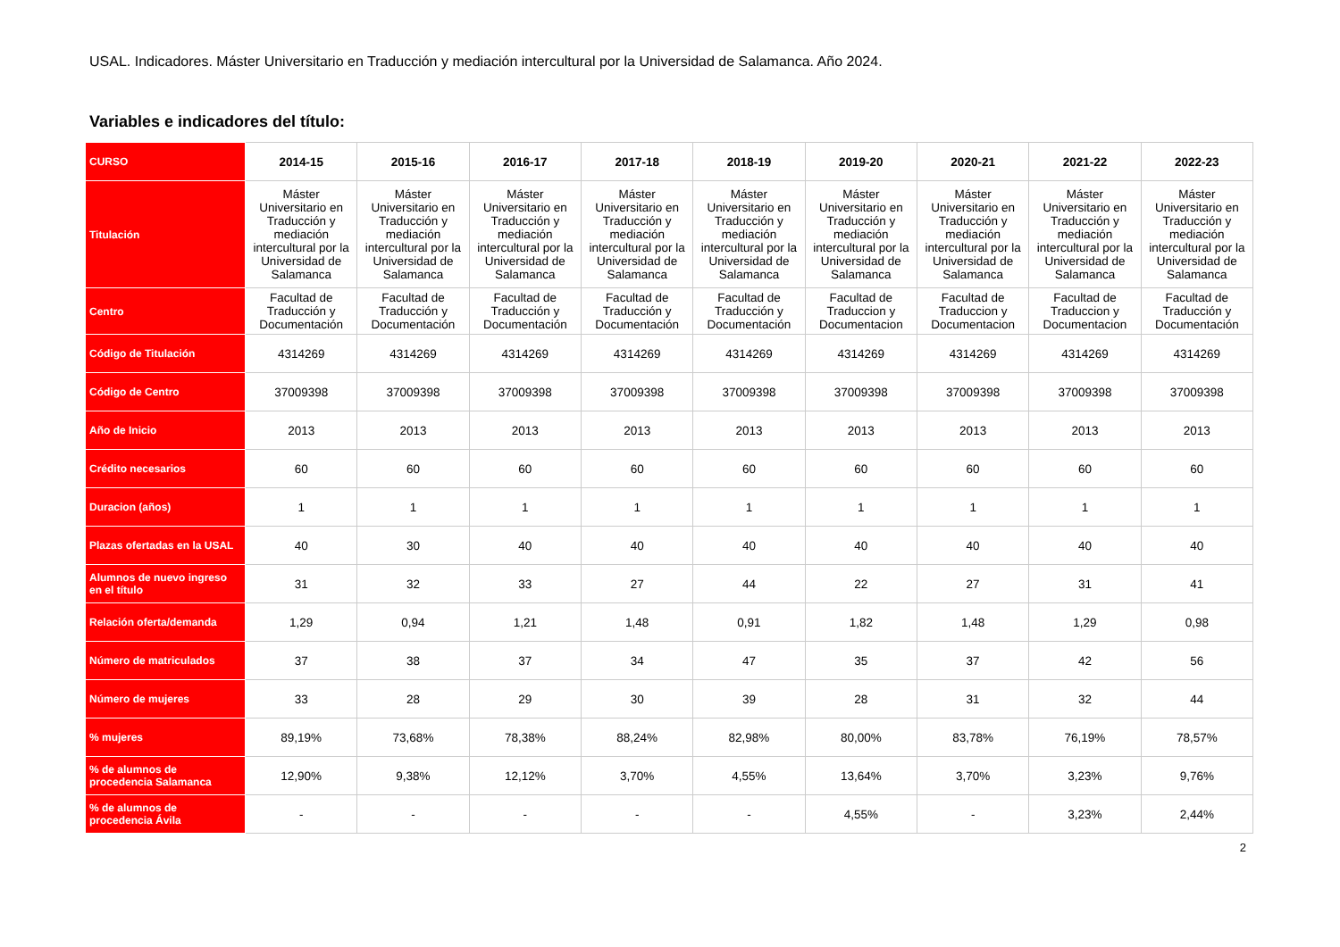USAL. Indicadores. Máster Universitario en Traducción y mediación intercultural por la Universidad de Salamanca. Año 2024.
Variables e indicadores del título:
| CURSO | 2014-15 | 2015-16 | 2016-17 | 2017-18 | 2018-19 | 2019-20 | 2020-21 | 2021-22 | 2022-23 |
| --- | --- | --- | --- | --- | --- | --- | --- | --- | --- |
| Titulación | Máster Universitario en Traducción y mediación intercultural por la Universidad de Salamanca | Máster Universitario en Traducción y mediación intercultural por la Universidad de Salamanca | Máster Universitario en Traducción y mediación intercultural por la Universidad de Salamanca | Máster Universitario en Traducción y mediación intercultural por la Universidad de Salamanca | Máster Universitario en Traducción y mediación intercultural por la Universidad de Salamanca | Máster Universitario en Traducción y mediación intercultural por la Universidad de Salamanca | Máster Universitario en Traducción y mediación intercultural por la Universidad de Salamanca | Máster Universitario en Traducción y mediación intercultural por la Universidad de Salamanca | Máster Universitario en Traducción y mediación intercultural por la Universidad de Salamanca |
| Centro | Facultad de Traducción y Documentación | Facultad de Traducción y Documentación | Facultad de Traducción y Documentación | Facultad de Traducción y Documentación | Facultad de Traducción y Documentación | Facultad de Traduccion y Documentacion | Facultad de Traduccion y Documentacion | Facultad de Traduccion y Documentacion | Facultad de Traducción y Documentación |
| Código de Titulación | 4314269 | 4314269 | 4314269 | 4314269 | 4314269 | 4314269 | 4314269 | 4314269 | 4314269 |
| Código de Centro | 37009398 | 37009398 | 37009398 | 37009398 | 37009398 | 37009398 | 37009398 | 37009398 | 37009398 |
| Año de Inicio | 2013 | 2013 | 2013 | 2013 | 2013 | 2013 | 2013 | 2013 | 2013 |
| Crédito necesarios | 60 | 60 | 60 | 60 | 60 | 60 | 60 | 60 | 60 |
| Duracion (años) | 1 | 1 | 1 | 1 | 1 | 1 | 1 | 1 | 1 |
| Plazas ofertadas en la USAL | 40 | 30 | 40 | 40 | 40 | 40 | 40 | 40 | 40 |
| Alumnos de nuevo ingreso en el título | 31 | 32 | 33 | 27 | 44 | 22 | 27 | 31 | 41 |
| Relación oferta/demanda | 1,29 | 0,94 | 1,21 | 1,48 | 0,91 | 1,82 | 1,48 | 1,29 | 0,98 |
| Número de matriculados | 37 | 38 | 37 | 34 | 47 | 35 | 37 | 42 | 56 |
| Número de mujeres | 33 | 28 | 29 | 30 | 39 | 28 | 31 | 32 | 44 |
| % mujeres | 89,19% | 73,68% | 78,38% | 88,24% | 82,98% | 80,00% | 83,78% | 76,19% | 78,57% |
| % de alumnos de procedencia Salamanca | 12,90% | 9,38% | 12,12% | 3,70% | 4,55% | 13,64% | 3,70% | 3,23% | 9,76% |
| % de alumnos de procedencia Ávila | - | - | - | - | - | 4,55% | - | 3,23% | 2,44% |
2